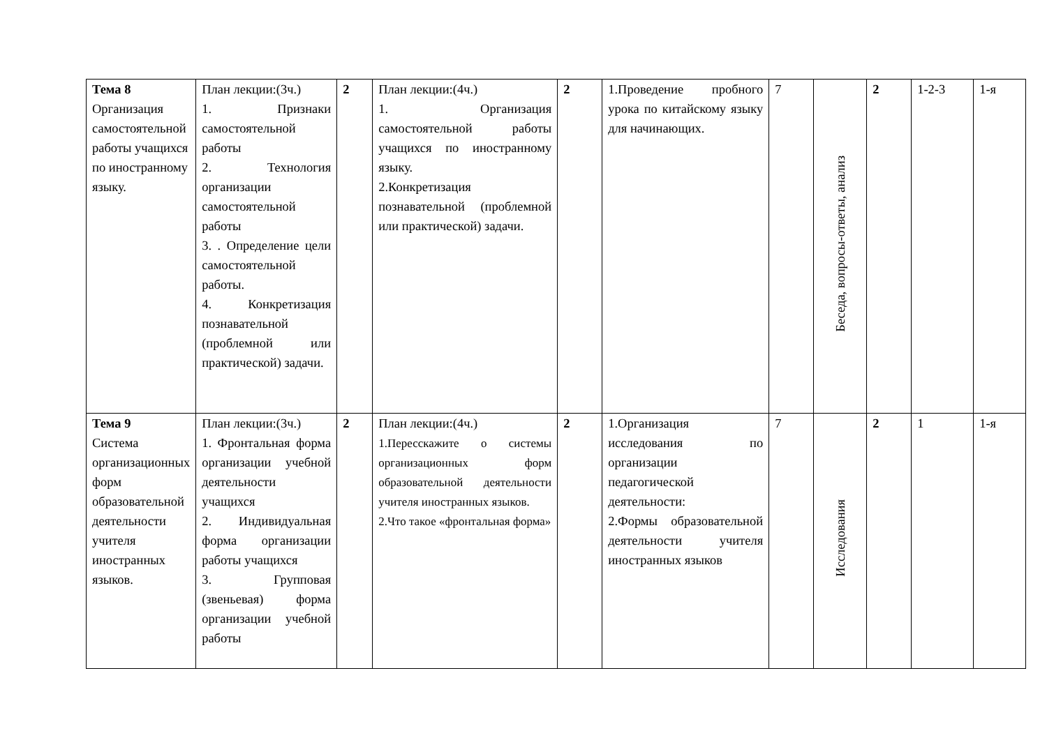| Тема 8 Организация самостоятельной работы учащихся по иностранному языку. | План лекции:(3ч.) 1. Признаки самостоятельной работы 2. Технология организации самостоятельной работы 3. . Определение цели самостоятельной работы. 4. Конкретизация познавательной (проблемной или практической) задачи. | 2 | План лекции:(4ч.) 1. Организация самостоятельной работы учащихся по иностранному языку. 2.Конкретизация познавательной (проблемной или практической) задачи. | 2 | 1.Проведение пробного урока по китайскому языку для начинающих. | 7 | Беседа, вопросы-ответы, анализ | 2 | 1-2-3 | 1-я |
| Тема 9 Система организационных форм образовательной деятельности учителя иностранных языков. | План лекции:(3ч.) 1. Фронтальная форма организации учебной деятельности учащихся 2. Индивидуальная форма организации работы учащихся 3. Групповая (звеньевая) форма организации учебной работы | 2 | План лекции:(4ч.) 1.Пересскажите о системы организационных форм образовательной деятельности учителя иностранных языков. 2.Что такое «фронтальная форма» | 2 | 1.Организация исследования по организации педагогической деятельности: 2.Формы образовательной деятельности учителя иностранных языков | 7 | Исследования | 2 | 1 | 1-я |